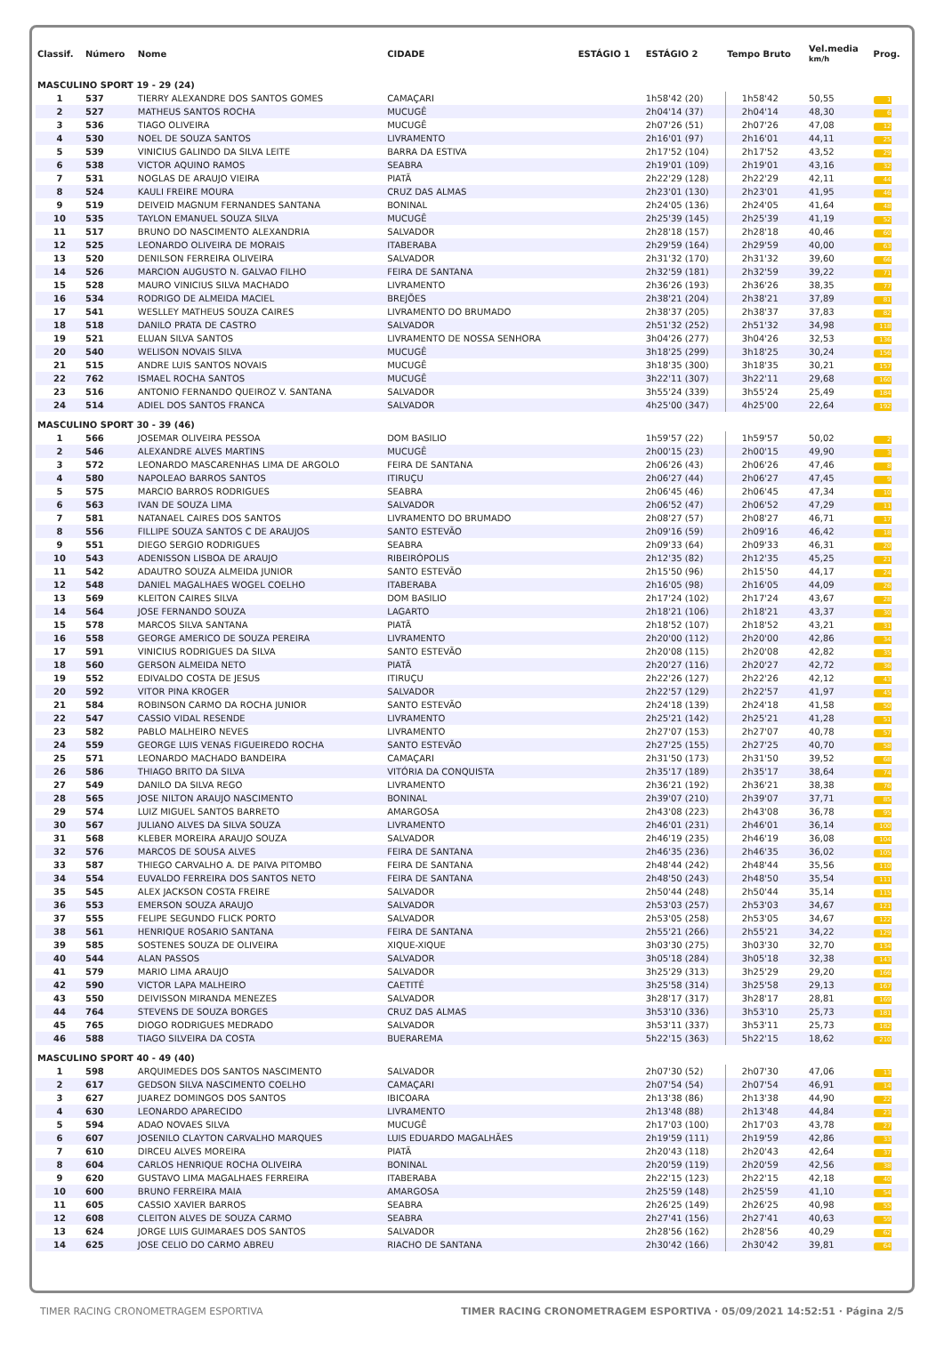| Classif. | Número | Nome | CIDADE | ESTÁGIO 1 | ESTÁGIO 2 | Tempo Bruto | Vel.media km/h | Prog. |
| --- | --- | --- | --- | --- | --- | --- | --- | --- |
| MASCULINO SPORT 19 - 29 (24) | | | | | | | | |
| 1 | 537 | TIERRY ALEXANDRE DOS SANTOS GOMES | CAMAÇARI | | 1h58'42 (20) | 1h58'42 | 50,55 | 1 |
| 2 | 527 | MATHEUS SANTOS ROCHA | MUCUGÊ | | 2h04'14 (37) | 2h04'14 | 48,30 | 6 |
| 3 | 536 | TIAGO OLIVEIRA | MUCUGÊ | | 2h07'26 (51) | 2h07'26 | 47,08 | 12 |
| 4 | 530 | NOEL DE SOUZA SANTOS | LIVRAMENTO | | 2h16'01 (97) | 2h16'01 | 44,11 | 25 |
| 5 | 539 | VINICIUS GALINDO DA SILVA LEITE | BARRA DA ESTIVA | | 2h17'52 (104) | 2h17'52 | 43,52 | 29 |
| 6 | 538 | VICTOR AQUINO RAMOS | SEABRA | | 2h19'01 (109) | 2h19'01 | 43,16 | 32 |
| 7 | 531 | NOGLAS DE ARAUJO VIEIRA | PIATÃ | | 2h22'29 (128) | 2h22'29 | 42,11 | 44 |
| 8 | 524 | KAULI FREIRE MOURA | CRUZ DAS ALMAS | | 2h23'01 (130) | 2h23'01 | 41,95 | 46 |
| 9 | 519 | DEIVEID MAGNUM FERNANDES SANTANA | BONINAL | | 2h24'05 (136) | 2h24'05 | 41,64 | 48 |
| 10 | 535 | TAYLON EMANUEL SOUZA SILVA | MUCUGÊ | | 2h25'39 (145) | 2h25'39 | 41,19 | 52 |
| 11 | 517 | BRUNO DO NASCIMENTO ALEXANDRIA | SALVADOR | | 2h28'18 (157) | 2h28'18 | 40,46 | 60 |
| 12 | 525 | LEONARDO OLIVEIRA DE MORAIS | ITABERABA | | 2h29'59 (164) | 2h29'59 | 40,00 | 63 |
| 13 | 520 | DENILSON FERREIRA OLIVEIRA | SALVADOR | | 2h31'32 (170) | 2h31'32 | 39,60 | 66 |
| 14 | 526 | MARCION AUGUSTO N. GALVAO FILHO | FEIRA DE SANTANA | | 2h32'59 (181) | 2h32'59 | 39,22 | 71 |
| 15 | 528 | MAURO VINICIUS SILVA MACHADO | LIVRAMENTO | | 2h36'26 (193) | 2h36'26 | 38,35 | 77 |
| 16 | 534 | RODRIGO DE ALMEIDA MACIEL | BREJÕES | | 2h38'21 (204) | 2h38'21 | 37,89 | 81 |
| 17 | 541 | WESLLEY MATHEUS SOUZA CAIRES | LIVRAMENTO DO BRUMADO | | 2h38'37 (205) | 2h38'37 | 37,83 | 82 |
| 18 | 518 | DANILO PRATA DE CASTRO | SALVADOR | | 2h51'32 (252) | 2h51'32 | 34,98 | 118 |
| 19 | 521 | ELUAN SILVA SANTOS | LIVRAMENTO DE NOSSA SENHORA | | 3h04'26 (277) | 3h04'26 | 32,53 | 136 |
| 20 | 540 | WELISON NOVAIS SILVA | MUCUGÊ | | 3h18'25 (299) | 3h18'25 | 30,24 | 156 |
| 21 | 515 | ANDRE LUIS SANTOS NOVAIS | MUCUGÊ | | 3h18'35 (300) | 3h18'35 | 30,21 | 157 |
| 22 | 762 | ISMAEL ROCHA SANTOS | MUCUGÊ | | 3h22'11 (307) | 3h22'11 | 29,68 | 160 |
| 23 | 516 | ANTONIO FERNANDO QUEIROZ V. SANTANA | SALVADOR | | 3h55'24 (339) | 3h55'24 | 25,49 | 184 |
| 24 | 514 | ADIEL DOS SANTOS FRANCA | SALVADOR | | 4h25'00 (347) | 4h25'00 | 22,64 | 192 |
| MASCULINO SPORT 30 - 39 (46) | | | | | | | | |
| 1 | 566 | JOSEMAR OLIVEIRA PESSOA | DOM BASILIO | | 1h59'57 (22) | 1h59'57 | 50,02 | 2 |
| 2 | 546 | ALEXANDRE ALVES MARTINS | MUCUGÊ | | 2h00'15 (23) | 2h00'15 | 49,90 | 3 |
| 3 | 572 | LEONARDO MASCARENHAS LIMA DE ARGOLO | FEIRA DE SANTANA | | 2h06'26 (43) | 2h06'26 | 47,46 | 8 |
| 4 | 580 | NAPOLEAO BARROS SANTOS | ITIRUÇU | | 2h06'27 (44) | 2h06'27 | 47,45 | 9 |
| 5 | 575 | MARCIO BARROS RODRIGUES | SEABRA | | 2h06'45 (46) | 2h06'45 | 47,34 | 10 |
| 6 | 563 | IVAN DE SOUZA LIMA | SALVADOR | | 2h06'52 (47) | 2h06'52 | 47,29 | 11 |
| 7 | 581 | NATANAEL CAIRES DOS SANTOS | LIVRAMENTO DO BRUMADO | | 2h08'27 (57) | 2h08'27 | 46,71 | 17 |
| 8 | 556 | FILLIPE SOUZA SANTOS C DE ARAUJOS | SANTO ESTEVÃO | | 2h09'16 (59) | 2h09'16 | 46,42 | 18 |
| 9 | 551 | DIEGO SERGIO RODRIGUES | SEABRA | | 2h09'33 (64) | 2h09'33 | 46,31 | 20 |
| 10 | 543 | ADENISSON LISBOA DE ARAUJO | RIBEIRÓPOLIS | | 2h12'35 (82) | 2h12'35 | 45,25 | 21 |
| 11 | 542 | ADAUTRO SOUZA ALMEIDA JUNIOR | SANTO ESTEVÃO | | 2h15'50 (96) | 2h15'50 | 44,17 | 24 |
| 12 | 548 | DANIEL MAGALHAES WOGEL COELHO | ITABERABA | | 2h16'05 (98) | 2h16'05 | 44,09 | 26 |
| 13 | 569 | KLEITON CAIRES SILVA | DOM BASILIO | | 2h17'24 (102) | 2h17'24 | 43,67 | 28 |
| 14 | 564 | JOSE FERNANDO SOUZA | LAGARTO | | 2h18'21 (106) | 2h18'21 | 43,37 | 30 |
| 15 | 578 | MARCOS SILVA SANTANA | PIATÃ | | 2h18'52 (107) | 2h18'52 | 43,21 | 31 |
| 16 | 558 | GEORGE AMERICO DE SOUZA PEREIRA | LIVRAMENTO | | 2h20'00 (112) | 2h20'00 | 42,86 | 34 |
| 17 | 591 | VINICIUS RODRIGUES DA SILVA | SANTO ESTEVÃO | | 2h20'08 (115) | 2h20'08 | 42,82 | 35 |
| 18 | 560 | GERSON ALMEIDA NETO | PIATÃ | | 2h20'27 (116) | 2h20'27 | 42,72 | 36 |
| 19 | 552 | EDIVALDO COSTA DE JESUS | ITIRUÇU | | 2h22'26 (127) | 2h22'26 | 42,12 | 43 |
| 20 | 592 | VITOR PINA KROGER | SALVADOR | | 2h22'57 (129) | 2h22'57 | 41,97 | 45 |
| 21 | 584 | ROBINSON CARMO DA ROCHA JUNIOR | SANTO ESTEVÃO | | 2h24'18 (139) | 2h24'18 | 41,58 | 50 |
| 22 | 547 | CASSIO VIDAL RESENDE | LIVRAMENTO | | 2h25'21 (142) | 2h25'21 | 41,28 | 51 |
| 23 | 582 | PABLO MALHEIRO NEVES | LIVRAMENTO | | 2h27'07 (153) | 2h27'07 | 40,78 | 57 |
| 24 | 559 | GEORGE LUIS VENAS FIGUEIREDO ROCHA | SANTO ESTEVÃO | | 2h27'25 (155) | 2h27'25 | 40,70 | 58 |
| 25 | 571 | LEONARDO MACHADO BANDEIRA | CAMAÇARI | | 2h31'50 (173) | 2h31'50 | 39,52 | 68 |
| 26 | 586 | THIAGO BRITO DA SILVA | VITÓRIA DA CONQUISTA | | 2h35'17 (189) | 2h35'17 | 38,64 | 74 |
| 27 | 549 | DANILO DA SILVA REGO | LIVRAMENTO | | 2h36'21 (192) | 2h36'21 | 38,38 | 76 |
| 28 | 565 | JOSE NILTON ARAUJO NASCIMENTO | BONINAL | | 2h39'07 (210) | 2h39'07 | 37,71 | 85 |
| 29 | 574 | LUIZ MIGUEL SANTOS BARRETO | AMARGOSA | | 2h43'08 (223) | 2h43'08 | 36,78 | 95 |
| 30 | 567 | JULIANO ALVES DA SILVA SOUZA | LIVRAMENTO | | 2h46'01 (231) | 2h46'01 | 36,14 | 100 |
| 31 | 568 | KLEBER MOREIRA ARAUJO SOUZA | SALVADOR | | 2h46'19 (235) | 2h46'19 | 36,08 | 104 |
| 32 | 576 | MARCOS DE SOUSA ALVES | FEIRA DE SANTANA | | 2h46'35 (236) | 2h46'35 | 36,02 | 105 |
| 33 | 587 | THIEGO CARVALHO A. DE PAIVA PITOMBO | FEIRA DE SANTANA | | 2h48'44 (242) | 2h48'44 | 35,56 | 110 |
| 34 | 554 | EUVALDO FERREIRA DOS SANTOS NETO | FEIRA DE SANTANA | | 2h48'50 (243) | 2h48'50 | 35,54 | 111 |
| 35 | 545 | ALEX JACKSON COSTA FREIRE | SALVADOR | | 2h50'44 (248) | 2h50'44 | 35,14 | 115 |
| 36 | 553 | EMERSON SOUZA ARAUJO | SALVADOR | | 2h53'03 (257) | 2h53'03 | 34,67 | 121 |
| 37 | 555 | FELIPE SEGUNDO FLICK PORTO | SALVADOR | | 2h53'05 (258) | 2h53'05 | 34,67 | 122 |
| 38 | 561 | HENRIQUE ROSARIO SANTANA | FEIRA DE SANTANA | | 2h55'21 (266) | 2h55'21 | 34,22 | 129 |
| 39 | 585 | SOSTENES SOUZA DE OLIVEIRA | XIQUE-XIQUE | | 3h03'30 (275) | 3h03'30 | 32,70 | 134 |
| 40 | 544 | ALAN PASSOS | SALVADOR | | 3h05'18 (284) | 3h05'18 | 32,38 | 143 |
| 41 | 579 | MARIO LIMA ARAUJO | SALVADOR | | 3h25'29 (313) | 3h25'29 | 29,20 | 166 |
| 42 | 590 | VICTOR LAPA MALHEIRO | CAETITÉ | | 3h25'58 (314) | 3h25'58 | 29,13 | 167 |
| 43 | 550 | DEIVISSON MIRANDA MENEZES | SALVADOR | | 3h28'17 (317) | 3h28'17 | 28,81 | 169 |
| 44 | 764 | STEVENS DE SOUZA BORGES | CRUZ DAS ALMAS | | 3h53'10 (336) | 3h53'10 | 25,73 | 181 |
| 45 | 765 | DIOGO RODRIGUES MEDRADO | SALVADOR | | 3h53'11 (337) | 3h53'11 | 25,73 | 182 |
| 46 | 588 | TIAGO SILVEIRA DA COSTA | BUERAREMA | | 5h22'15 (363) | 5h22'15 | 18,62 | 210 |
| MASCULINO SPORT 40 - 49 (40) | | | | | | | | |
| 1 | 598 | ARQUIMEDES DOS SANTOS NASCIMENTO | SALVADOR | | 2h07'30 (52) | 2h07'30 | 47,06 | 13 |
| 2 | 617 | GEDSON SILVA NASCIMENTO COELHO | CAMAÇARI | | 2h07'54 (54) | 2h07'54 | 46,91 | 14 |
| 3 | 627 | JUAREZ DOMINGOS DOS SANTOS | IBICOARA | | 2h13'38 (86) | 2h13'38 | 44,90 | 22 |
| 4 | 630 | LEONARDO APARECIDO | LIVRAMENTO | | 2h13'48 (88) | 2h13'48 | 44,84 | 23 |
| 5 | 594 | ADAO NOVAES SILVA | MUCUGÊ | | 2h17'03 (100) | 2h17'03 | 43,78 | 27 |
| 6 | 607 | JOSENILO CLAYTON CARVALHO MARQUES | LUIS EDUARDO MAGALHÃES | | 2h19'59 (111) | 2h19'59 | 42,86 | 33 |
| 7 | 610 | DIRCEU ALVES MOREIRA | PIATÃ | | 2h20'43 (118) | 2h20'43 | 42,64 | 37 |
| 8 | 604 | CARLOS HENRIQUE ROCHA OLIVEIRA | BONINAL | | 2h20'59 (119) | 2h20'59 | 42,56 | 38 |
| 9 | 620 | GUSTAVO LIMA MAGALHAES FERREIRA | ITABERABA | | 2h22'15 (123) | 2h22'15 | 42,18 | 40 |
| 10 | 600 | BRUNO FERREIRA MAIA | AMARGOSA | | 2h25'59 (148) | 2h25'59 | 41,10 | 54 |
| 11 | 605 | CASSIO XAVIER BARROS | SEABRA | | 2h26'25 (149) | 2h26'25 | 40,98 | 55 |
| 12 | 608 | CLEITON ALVES DE SOUZA CARMO | SEABRA | | 2h27'41 (156) | 2h27'41 | 40,63 | 59 |
| 13 | 624 | JORGE LUIS GUIMARAES DOS SANTOS | SALVADOR | | 2h28'56 (162) | 2h28'56 | 40,29 | 62 |
| 14 | 625 | JOSE CELIO DO CARMO ABREU | RIACHO DE SANTANA | | 2h30'42 (166) | 2h30'42 | 39,81 | 64 |
TIMER RACING CRONOMETRAGEM ESPORTIVA TIMER RACING CRONOMETRAGEM ESPORTIVA · 05/09/2021 14:52:51 · Página 2/5